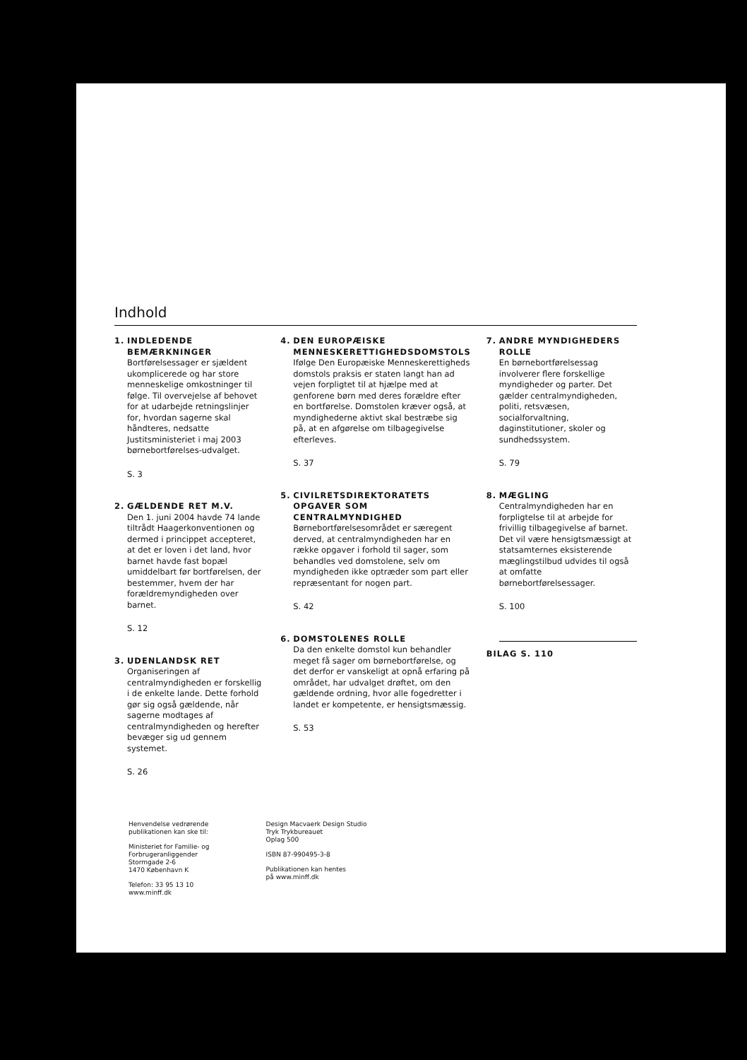Indhold
1. INDLEDENDE BEMÆRKNINGER
Bortførelsessager er sjældent ukomplicerede og har store menneskelige omkostninger til følge. Til overvejelse af behovet for at udarbejde retningslinjer for, hvordan sagerne skal håndteres, nedsatte Justitsministeriet i maj 2003 børnebortførelses-udvalget.
S. 3
2. GÆLDENDE RET M.V.
Den 1. juni 2004 havde 74 lande tiltrådt Haagerkonventionen og dermed i princippet accepteret, at det er loven i det land, hvor barnet havde fast bopæl umiddelbart før bortførelsen, der bestemmer, hvem der har forældremyndigheden over barnet.
S. 12
3. UDENLANDSK RET
Organiseringen af centralmyndigheden er forskellig i de enkelte lande. Dette forhold gør sig også gældende, når sagerne modtages af centralmyndigheden og herefter bevæger sig ud gennem systemet.
S. 26
4. DEN EUROPÆISKE MENNESKERETTIGHEDSDOMSTOLS
Ifølge Den Europæiske Menneskerettigheds domstols praksis er staten langt han ad vejen forpligtet til at hjælpe med at genforene børn med deres forældre efter en bortførelse. Domstolen kræver også, at myndighederne aktivt skal bestræbe sig på, at en afgørelse om tilbagegivelse efterleves.
S. 37
5. CIVILRETSDIREKTORATETS OPGAVER SOM CENTRALMYNDIGHED
Børnebortførelsesområdet er særegent derved, at centralmyndigheden har en række opgaver i forhold til sager, som behandles ved domstolene, selv om myndigheden ikke optræder som part eller repræsentant for nogen part.
S. 42
6. DOMSTOLENES ROLLE
Da den enkelte domstol kun behandler meget få sager om børnebortførelse, og det derfor er vanskeligt at opnå erfaring på området, har udvalget drøftet, om den gældende ordning, hvor alle fogedretter i landet er kompetente, er hensigtsmæssig.
S. 53
7. ANDRE MYNDIGHEDERS ROLLE
En børnebortførelsessag involverer flere forskellige myndigheder og parter. Det gælder centralmyndigheden, politi, retsvæsen, socialforvaltning, daginstitutioner, skoler og sundhedssystem.
S. 79
8. MÆGLING
Centralmyndigheden har en forpligtelse til at arbejde for frivillig tilbagegivelse af barnet. Det vil være hensigtsmæssigt at statsamternes eksisterende mæglingstilbud udvides til også at omfatte børnebortførelsessager.
S. 100
BILAG S. 110
Henvendelse vedrørende
publikationen kan ske til:
Ministeriet for Familie- og
Forbrugeranliggender
Stormgade 2-6
1470 København K
Telefon: 33 95 13 10
www.minff.dk
Design Macvaerk Design Studio
Tryk Trykbureauet
Oplag 500
ISBN 87-990495-3-8
Publikationen kan hentes
på www.minff.dk